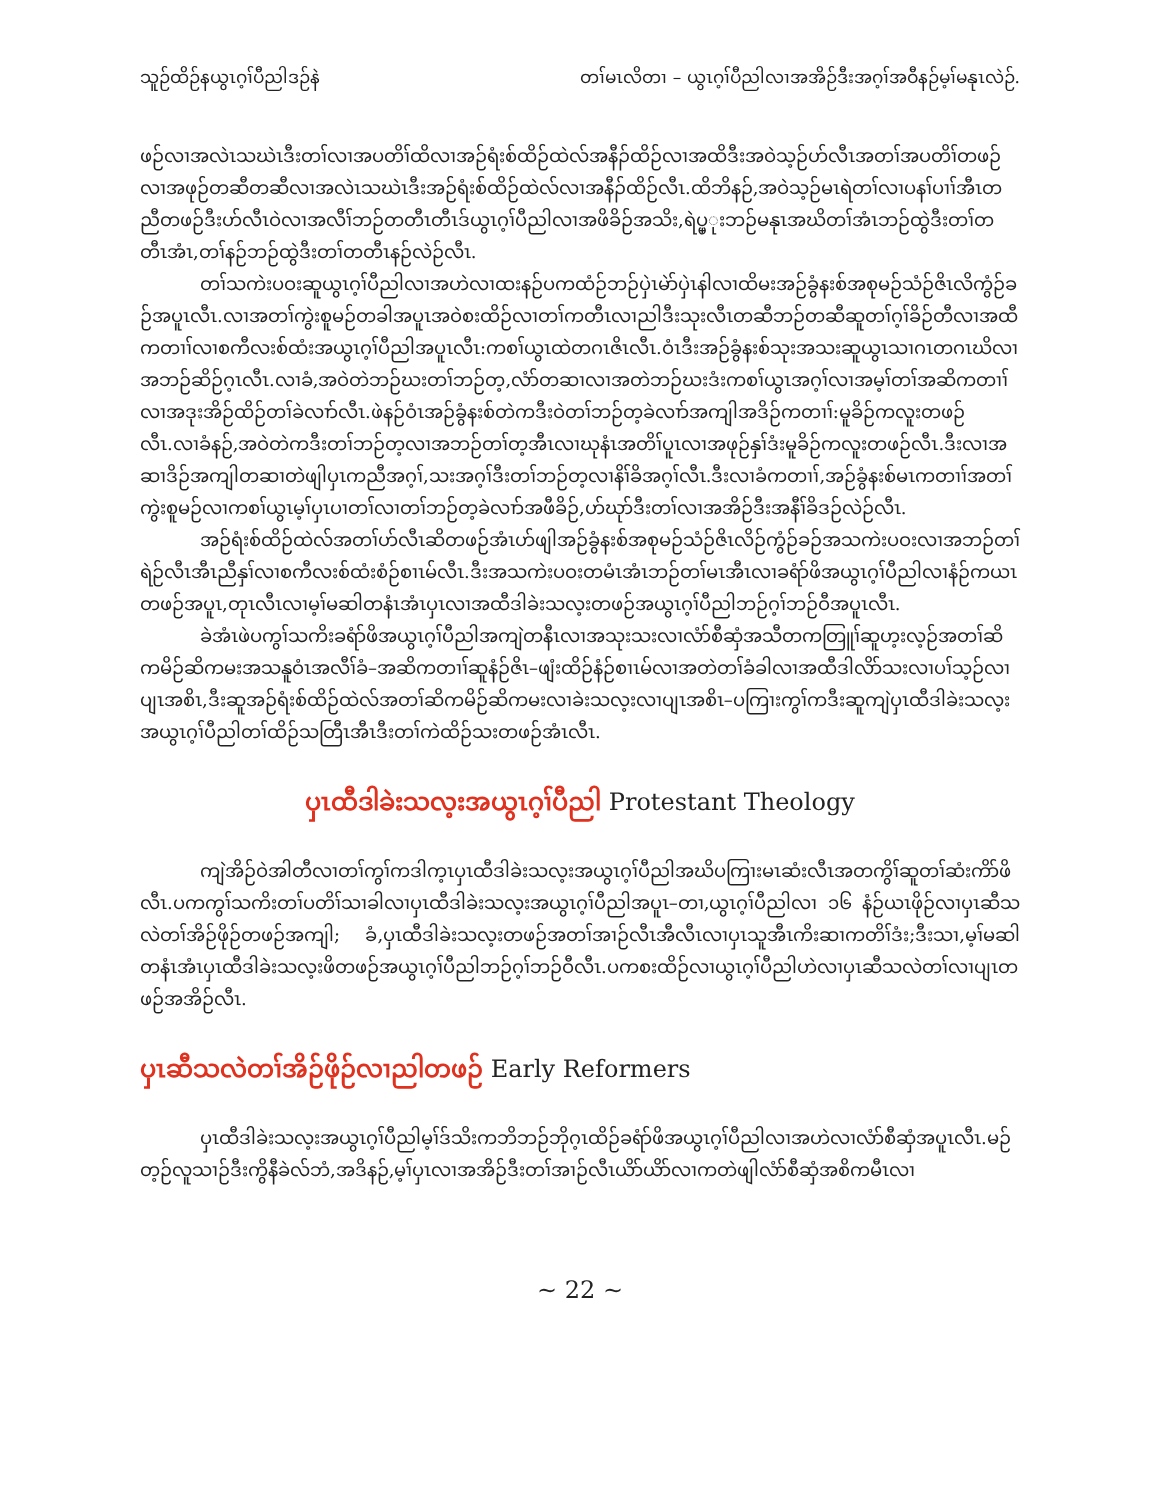သူဉ်ထိဉ်နယွၤဂ့ၢ်ပီညါဒဉ်နဲ တၢ်မၤလိတၢ – ယွၤဂ့ၢ်ပီညါလၢအအိဉ်ဒီးအဂ့ၢ်အဝီနဉ်မ့ၢ်မနုၤလဲဉ်.
ဖဉ်လၢအလဲၤသဃဲၤဒီးတၢ်လၢအပတိၢ်ထိလၢအဉ်ရံးစ်ထိဉ်ထဲလ်အနီၣ်ထိဉ်လၢအထိဒီးအဝဲသ့ဉ်ဟ်လီၤအတၢ်အပတိၢ်တဖဉ်လၢအဖုဉ်တဆီတဆီလၢအလဲၤသဃဲၤဒီးအဉ်ရံးစ်ထိဉ်ထဲလ်လၢအနီၣ်ထိဉ်လီၤ.ထိဘိနဉ်,အဝဲသ့ဉ်မၤရဲတၢ်လၢပနၢ်ပၢၢ်အီၤတညီတဖဉ်ဒီးဟ်လီၤဝဲလၢအလီၢ်ဘဉ်တတီၤတီၤဒ်ယွၤဂ့ၢ်ပီညါလၢအဖိခိဉ်အသိး,ရဲပ္ပ္ုးဘဉ်မနုၤအဃိတၢ်အံၤဘဉ်ထွဲဒီးတၢ်တတီၤအံၤ,တၢ်နဉ်ဘဉ်ထွဲဒီးတၢ်တတီၤနဉ်လဲဉ်လီၤ.
တၢ်သကဲးပဝးဆူယွၤဂ့ၢ်ပီညါလၢအဟဲလၢထးနဉ်ပကထံဉ်ဘဉ်ပှဲၤမဲာ်ပှဲၤနါလၢထိမးအဉ်ခွံနးစ်အစုမဉ်သံဉ်ဇိၤလိကွံဉ်ခဉ်အပူၤလီၤ.လၢအတၢ်ကွဲးစူမဉ်တခါအပူၤအဝဲစးထိဉ်လၢတၢ်ကတီၤလၢညါဒီးသုးလီၤတဆီဘဉ်တဆီဆူတၢ်ဂ့ၢ်ခိဉ်တီလၢအထီကတၢၢ်လၢစကီလးစ်ထံးအယွၤဂ့ၢ်ပီညါအပူၤလီၤ:ကစၢ်ယွၤထဲတဂၤဇိၤလီၤ.ဝံၤဒီးအဉ်ခွံနးစ်သုးအသးဆူယွၤသၢဂၤတဂၤဃိလၢအဘဉ်ဆိဉ်ဂ့ၤလီၤ.လၢခံ,အဝဲတဲဘဉ်ဃးတၢ်ဘဉ်တ့,လံာ်တဆၢလၢအတဲဘဉ်ဃးဒံးကစၢ်ယွၤအဂ့ၢ်လၢအမ့ၢ်တၢ်အဆိကတၢၢ်လၢအဒုးအိဉ်ထိဉ်တၢ်ခဲလၢာ်လီၤ.ဖဲနဉ်ဝံၤအဉ်ခွံနးစ်တဲကဒီးဝဲတၢ်ဘဉ်တ့ခဲလၢာ်အကျါအဒိဉ်ကတၢၢ်:မူခိဉ်ကလူးတဖဉ်လီၤ.လၢခံနဉ်,အဝဲတဲကဒီးတၢ်ဘဉ်တ့လၢအဘဉ်တၢ်တ့အီၤလၢဃုနံၤအတိၢ်ပူၤလၢအဖုဉ်နှၢ်ဒံးမူခိဉ်ကလူးတဖဉ်လီၤ.ဒီးလၢအဆၢဒိဉ်အကျါတဆၢတဲဖျါပှၤကညီအဂ့ၢ်,သးအဂ့ၢ်ဒီးတၢ်ဘဉ်တ့လၢနိၢ်ခိအဂ့ၢ်လီၤ.ဒီးလၢခံကတၢၢ်,အဉ်ခွံနးစ်မၤကတၢၢ်အတၢ်ကွဲးစူမဉ်လၢကစၢ်ယွၤမ့ၢ်ပှၤပၢတၢ်လၢတၢ်ဘဉ်တ့ခဲလၢာ်အဖီခိဉ်,ဟ်ဃုာ်ဒီးတၢ်လၢအအိဉ်ဒီးအနီၢ်ခိဒဉ်လဲဉ်လီၤ.
အဉ်ရံးစ်ထိဉ်ထဲလ်အတၢ်ဟ်လီၤဆိတဖဉ်အံၤဟ်ဖျါအဉ်ခွံနးစ်အစုမဉ်သံဉ်ဇိၤလိဉ်ကွံဉ်ခဉ်အသကဲးပဝးလၢအဘဉ်တၢ်ရဲဉ်လီၤအီၤညီနှၢ်လၢစကီလးစ်ထံးစံဉ်စၢၤမ်လီၤ.ဒီးအသကဲးပဝးတမံၤအံၤဘဉ်တၢ်မၤအီၤလၢခရံာ်ဖိအယွၤဂ့ၢ်ပီညါလၢနံဉ်ကယၤတဖဉ်အပူၤ,တုၤလီၤလၢမ့ၢ်မဆါတနံၤအံၤပှၤလၢအထီဒါခဲးသလ့းတဖဉ်အယွၤဂ့ၢ်ပီညါဘဉ်ဂ့ၢ်ဘဉ်ဝီအပူၤလီၤ.
ခဲအံၤဖဲပကွၢ်သကိးခရံာ်ဖိအယွၤဂ့ၢ်ပီညါအကျဲတနီၤလၢအသုးသးလၢလံာ်စီဆှံအသီတကတြူၢ်ဆူဟ့းလ့ဉ်အတၢ်ဆိကမိဉ်ဆိကမးအသနူဝံၤအလီၢ်ခံ–အဆိကတၢၢ်ဆူနံဉ်ဇိၤ–ဖျံးထိဉ်နံဉ်စၢၤမ်လၢအတဲတၢ်ခံခါလၢအထီဒါလိာ်သးလၢပၢ်သ့ဉ်လၢပျၤအစိၤ,ဒီးဆူအဉ်ရံးစ်ထိဉ်ထဲလ်အတၢ်ဆိကမိဉ်ဆိကမးလၢခဲးသလ့းလၢပျၤအစိၤ–ပကြၢးကွၢ်ကဒီးဆူကျဲပှၤထီဒါခဲးသလ့းအယွၤဂ့ၢ်ပီညါတၢ်ထိဉ်သတြီၤအီၤဒီးတၢ်ကဲထိဉ်သးတဖဉ်အံၤလီၤ.
ပှၤထီဒါခဲးသလ့းအယွၤဂ့ၢ်ပီညါ Protestant Theology
ကျဲအိဉ်ဝဲအါတီလၢတၢ်ကွၢ်ကဒါက့ၤပှၤထီဒါခဲးသလ့းအယွၤဂ့ၢ်ပီညါအဃိပကြၢးမၤဆံးလီၤအတကွိၢ်ဆူတၢ်ဆံးကိာ်ဖိလီၤ.ပကကွၢ်သကိးတၢ်ပတိၢ်သၢခါလၢပှၤထီဒါခဲးသလ့းအယွၤဂ့ၢ်ပီညါအပူၤ–တၢ,ယွၤဂ့ၢ်ပီညါလၢ ၁၆ နံဉ်ယၤဖိုဉ်လၢပှၤဆီသလဲတၢ်အိဉ်ဖိုဉ်တဖဉ်အကျါ; ခံ,ပှၤထီဒါခဲးသလ့းတဖဉ်အတၢ်အၢဉ်လီၤအီလီၤလၢပှၤသူအီၤကိးဆၢကတိၢ်ဒံး;ဒီးသၢ,မ့ၢ်မဆါတနံၤအံၤပှၤထီဒါခဲးသလ့းဖိတဖဉ်အယွၤဂ့ၢ်ပီညါဘဉ်ဂ့ၢ်ဘဉ်ဝီလီၤ.ပကစးထိဉ်လၢယွၤဂ့ၢ်ပီညါဟဲလၢပှၤဆီသလဲတၢ်လၢပျၤတဖဉ်အအိဉ်လီၤ.
ပှၤဆီသလဲတၢ်အိဉ်ဖိုဉ်လၢညါတဖဉ် Early Reformers
ပှၤထီဒါခဲးသလ့းအယွၤဂ့ၢ်ပီညါမ့ၢ်ဒ်သိးကဘိဘဉ်ဘိုဂ့ၤထိဉ်ခရံာ်ဖိအယွၤဂ့ၢ်ပီညါလၢအဟဲလၢလံာ်စီဆှံအပူၤလီၤ.မဉ်တ့ဉ်လူသၢဉ်ဒီးကွိနီခဲလ်ဘံ,အဒိနဉ်,မ့ၢ်ပှၤလၢအအိဉ်ဒီးတၢ်အၢဉ်လီၤယိာ်ယိာ်လၢကတဲဖျါလံာ်စီဆှံအစိကမီၤလၢ
~ 22 ~